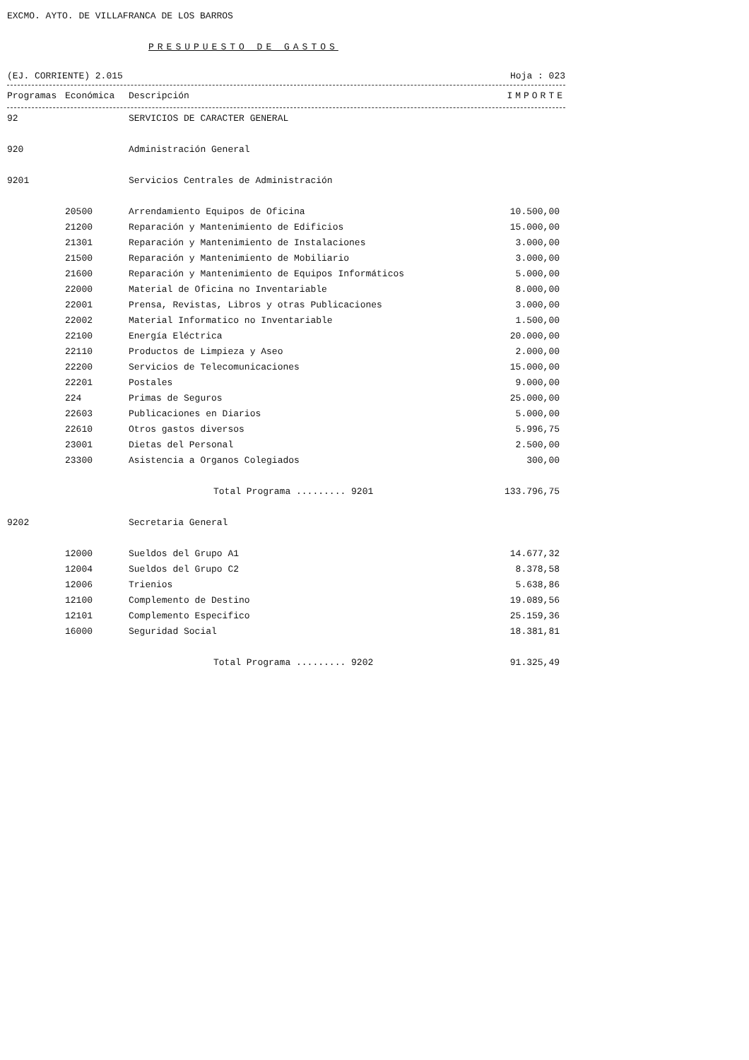EXCMO. AYTO. DE VILLAFRANCA DE LOS BARROS
PRESUPUESTO DE GASTOS
(EJ. CORRIENTE) 2.015 Hoja : 023
| Programas | Económica | Descripción | IMPORTE |
| --- | --- | --- | --- |
| 92 | | SERVICIOS DE CARACTER GENERAL | |
| 920 | | Administración General | |
| 9201 | | Servicios Centrales de Administración | |
| | 20500 | Arrendamiento Equipos de Oficina | 10.500,00 |
| | 21200 | Reparación y Mantenimiento de Edificios | 15.000,00 |
| | 21301 | Reparación y Mantenimiento de Instalaciones | 3.000,00 |
| | 21500 | Reparación y Mantenimiento de Mobiliario | 3.000,00 |
| | 21600 | Reparación y Mantenimiento de Equipos Informáticos | 5.000,00 |
| | 22000 | Material de Oficina no Inventariable | 8.000,00 |
| | 22001 | Prensa, Revistas, Libros y otras Publicaciones | 3.000,00 |
| | 22002 | Material Informatico no Inventariable | 1.500,00 |
| | 22100 | Energía Eléctrica | 20.000,00 |
| | 22110 | Productos de Limpieza y Aseo | 2.000,00 |
| | 22200 | Servicios de Telecomunicaciones | 15.000,00 |
| | 22201 | Postales | 9.000,00 |
| | 224 | Primas de Seguros | 25.000,00 |
| | 22603 | Publicaciones en Diarios | 5.000,00 |
| | 22610 | Otros gastos diversos | 5.996,75 |
| | 23001 | Dietas del Personal | 2.500,00 |
| | 23300 | Asistencia a Organos Colegiados | 300,00 |
| | | Total Programa ......... 9201 | 133.796,75 |
| 9202 | | Secretaria General | |
| | 12000 | Sueldos del Grupo A1 | 14.677,32 |
| | 12004 | Sueldos del Grupo C2 | 8.378,58 |
| | 12006 | Trienios | 5.638,86 |
| | 12100 | Complemento de Destino | 19.089,56 |
| | 12101 | Complemento Especifico | 25.159,36 |
| | 16000 | Seguridad Social | 18.381,81 |
| | | Total Programa ......... 9202 | 91.325,49 |